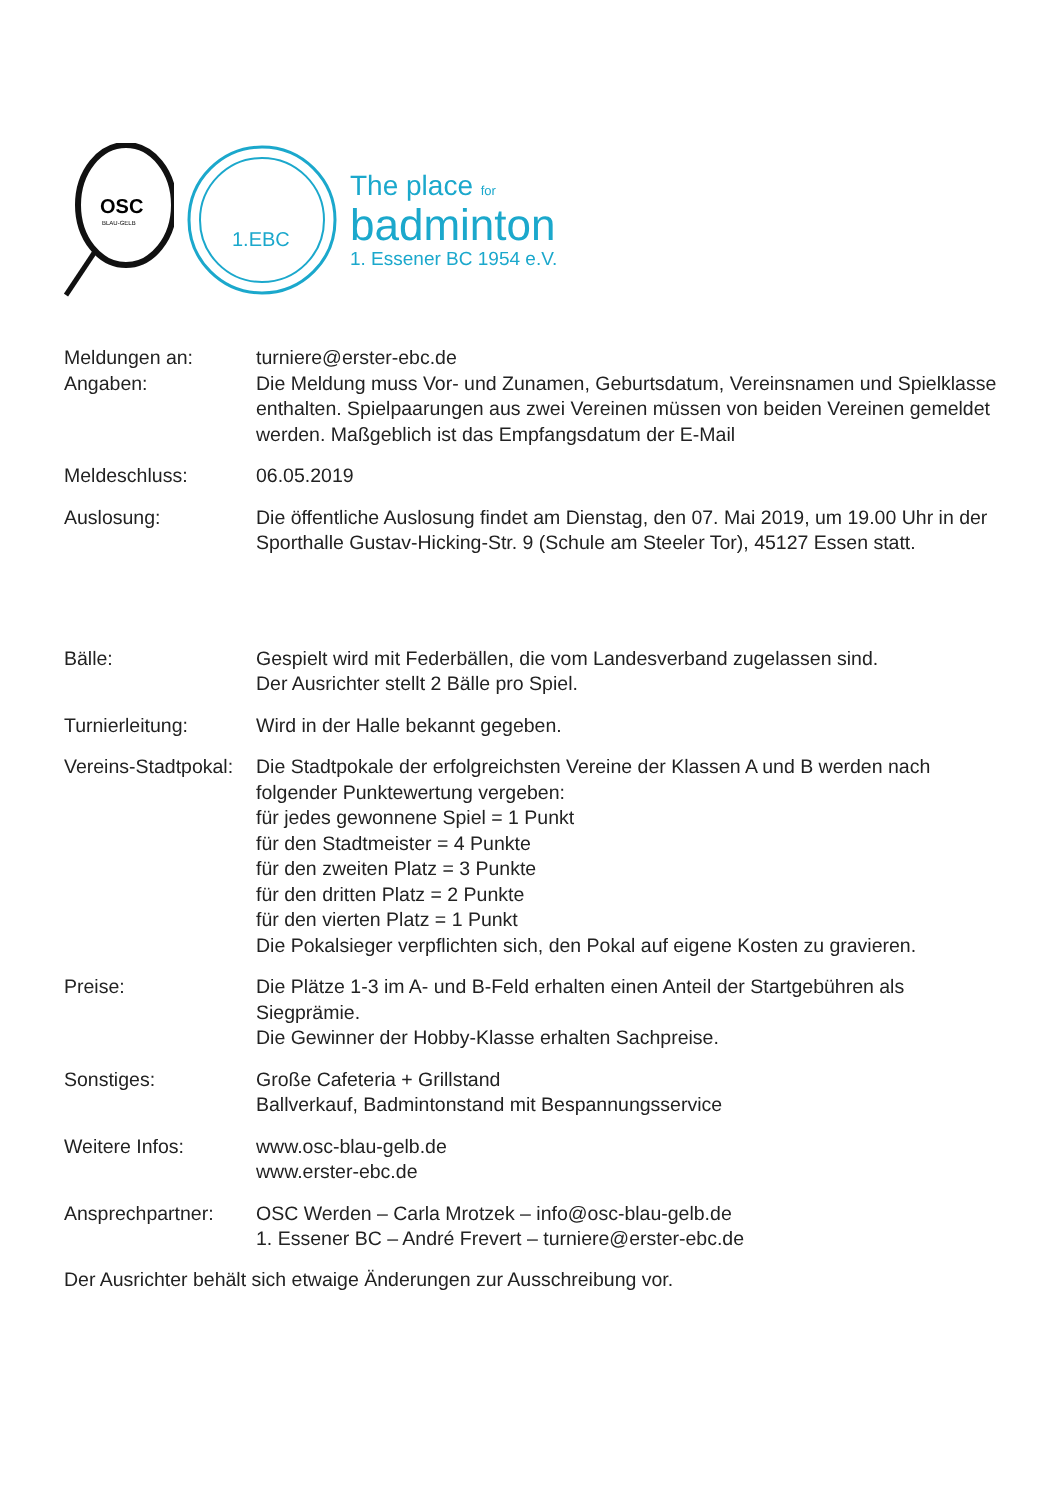OSC
BLAU-GELB
1.EBC
The place for
badminton
1. Essener BC 1954 e.V.
| Meldungen an: | turniere@erster-ebc.de |
| Angaben: | Die Meldung muss Vor- und Zunamen, Geburtsdatum, Vereinsnamen und Spielklasse enthalten. Spielpaarungen aus zwei Vereinen müssen von beiden Vereinen gemeldet werden. Maßgeblich ist das Empfangsdatum der E-Mail |
| Meldeschluss: | 06.05.2019 |
| Auslosung: | Die öffentliche Auslosung findet am Dienstag, den 07. Mai 2019, um 19.00 Uhr in der Sporthalle Gustav-Hicking-Str. 9 (Schule am Steeler Tor), 45127 Essen statt. |
| Bälle: | Gespielt wird mit Federbällen, die vom Landesverband zugelassen sind. Der Ausrichter stellt 2 Bälle pro Spiel. |
| Turnierleitung: | Wird in der Halle bekannt gegeben. |
| Vereins-Stadtpokal: | Die Stadtpokale der erfolgreichsten Vereine der Klassen A und B werden nach folgender Punktewertung vergeben: für jedes gewonnene Spiel = 1 Punkt für den Stadtmeister = 4 Punkte für den zweiten Platz = 3 Punkte für den dritten Platz = 2 Punkte für den vierten Platz = 1 Punkt Die Pokalsieger verpflichten sich, den Pokal auf eigene Kosten zu gravieren. |
| Preise: | Die Plätze 1-3 im A- und B-Feld erhalten einen Anteil der Startgebühren als Siegprämie. Die Gewinner der Hobby-Klasse erhalten Sachpreise. |
| Sonstiges: | Große Cafeteria + Grillstand Ballverkauf, Badmintonstand mit Bespannungsservice |
| Weitere Infos: | www.osc-blau-gelb.de www.erster-ebc.de |
| Ansprechpartner: | OSC Werden – Carla Mrotzek – info@osc-blau-gelb.de 1. Essener BC – André Frevert – turniere@erster-ebc.de |
Der Ausrichter behält sich etwaige Änderungen zur Ausschreibung vor.